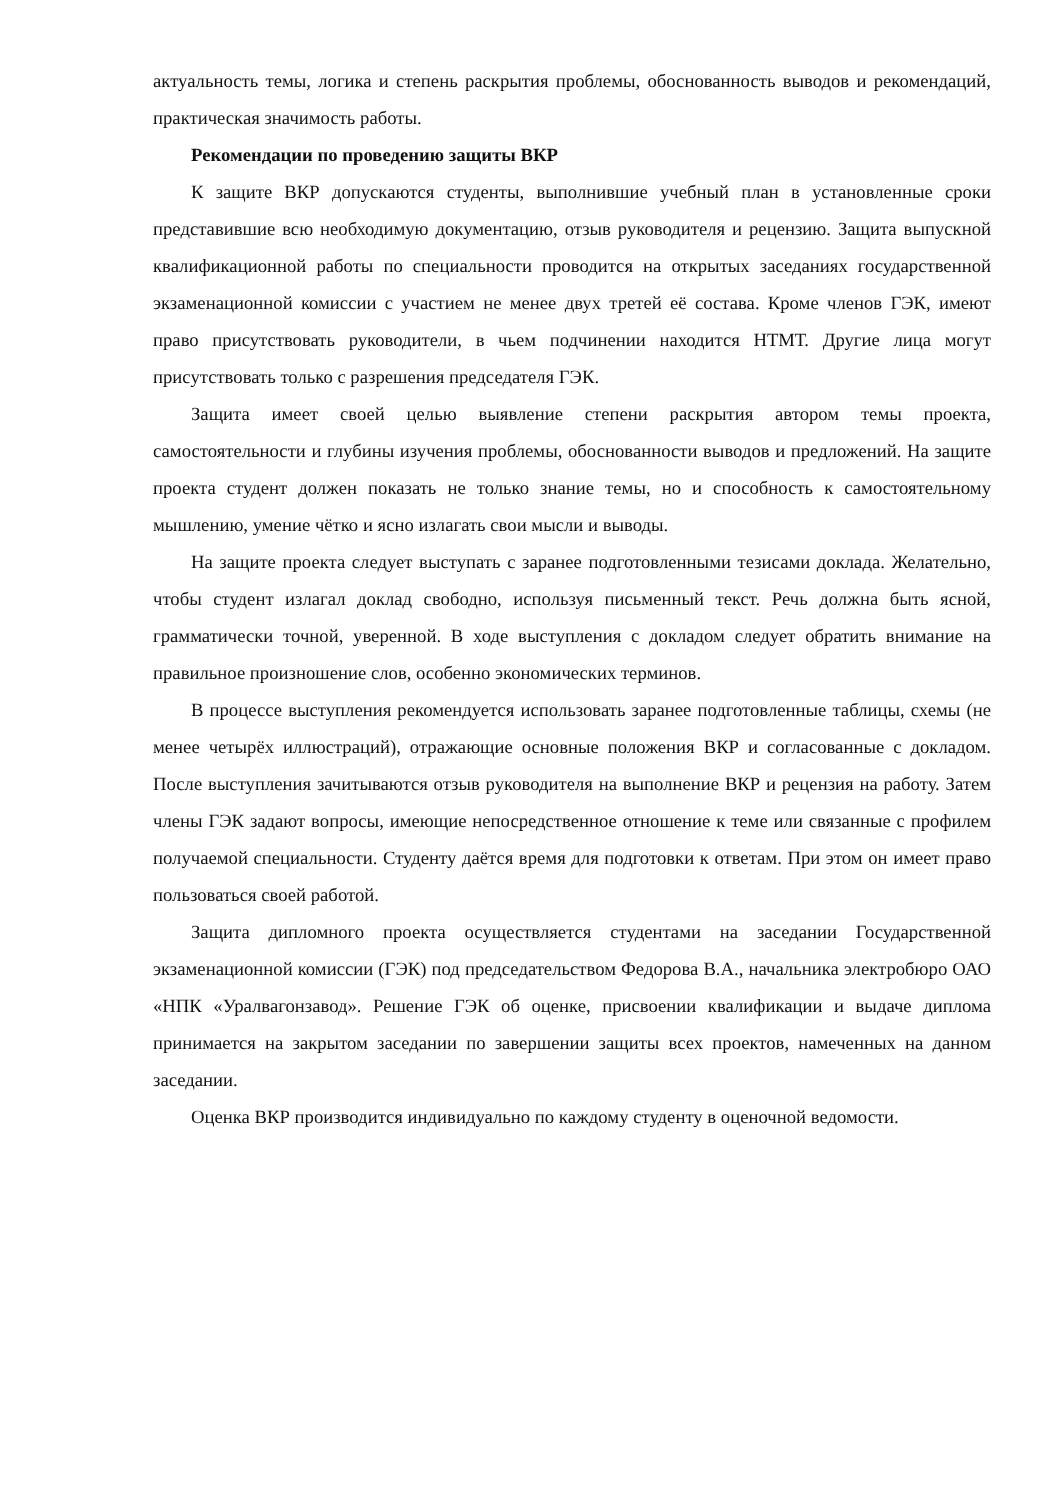актуальность темы, логика и степень раскрытия проблемы, обоснованность выводов и рекомендаций, практическая значимость работы.
Рекомендации по проведению защиты ВКР
К защите ВКР допускаются студенты, выполнившие учебный план в установленные сроки представившие всю необходимую документацию, отзыв руководителя и рецензию. Защита выпускной квалификационной работы по специальности проводится на открытых заседаниях государственной экзаменационной комиссии с участием не менее двух третей её состава. Кроме членов ГЭК, имеют право присутствовать руководители, в чьем подчинении находится НТМТ. Другие лица могут присутствовать только с разрешения председателя ГЭК.
Защита имеет своей целью выявление степени раскрытия автором темы проекта, самостоятельности и глубины изучения проблемы, обоснованности выводов и предложений. На защите проекта студент должен показать не только знание темы, но и способность к самостоятельному мышлению, умение чётко и ясно излагать свои мысли и выводы.
На защите проекта следует выступать с заранее подготовленными тезисами доклада. Желательно, чтобы студент излагал доклад свободно, используя письменный текст. Речь должна быть ясной, грамматически точной, уверенной. В ходе выступления с докладом следует обратить внимание на правильное произношение слов, особенно экономических терминов.
В процессе выступления рекомендуется использовать заранее подготовленные таблицы, схемы (не менее четырёх иллюстраций), отражающие основные положения ВКР и согласованные с докладом. После выступления зачитываются отзыв руководителя на выполнение ВКР и рецензия на работу. Затем члены ГЭК задают вопросы, имеющие непосредственное отношение к теме или связанные с профилем получаемой специальности. Студенту даётся время для подготовки к ответам. При этом он имеет право пользоваться своей работой.
Защита дипломного проекта осуществляется студентами на заседании Государственной экзаменационной комиссии (ГЭК) под председательством Федорова В.А., начальника электробюро ОАО «НПК «Уралвагонзавод». Решение ГЭК об оценке, присвоении квалификации и выдаче диплома принимается на закрытом заседании по завершении защиты всех проектов, намеченных на данном заседании.
Оценка ВКР производится индивидуально по каждому студенту в оценочной ведомости.